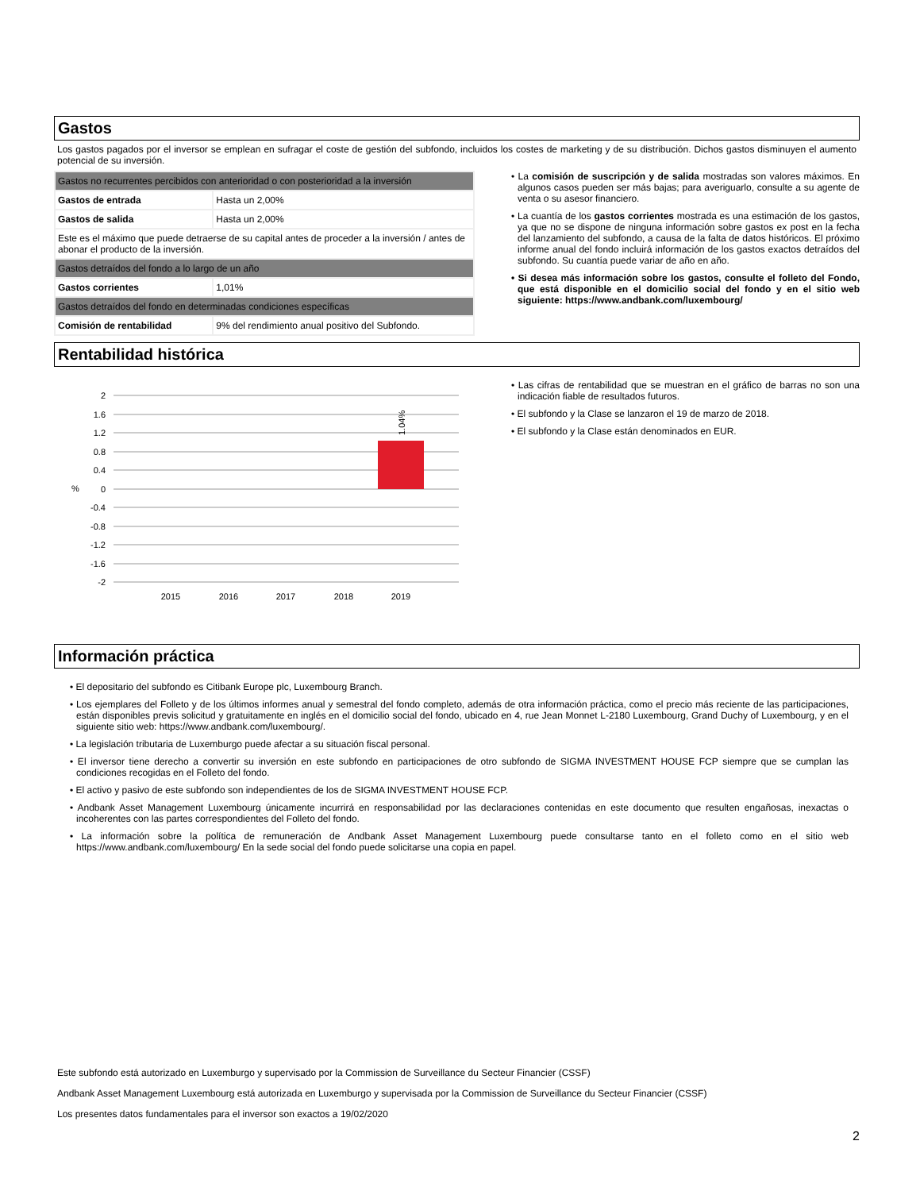Gastos
Los gastos pagados por el inversor se emplean en sufragar el coste de gestión del subfondo, incluidos los costes de marketing y de su distribución. Dichos gastos disminuyen el aumento potencial de su inversión.
| Gastos no recurrentes percibidos con anterioridad o con posterioridad a la inversión | |
| Gastos de entrada | Hasta un 2,00% |
| Gastos de salida | Hasta un 2,00% |
| Este es el máximo que puede detraerse de su capital antes de proceder a la inversión / antes de abonar el producto de la inversión. | |
| Gastos detraídos del fondo a lo largo de un año | |
| Gastos corrientes | 1,01% |
| Gastos detraídos del fondo en determinadas condiciones específicas | |
| Comisión de rentabilidad | 9% del rendimiento anual positivo del Subfondo. |
• La comisión de suscripción y de salida mostradas son valores máximos. En algunos casos pueden ser más bajas; para averiguarlo, consulte a su agente de venta o su asesor financiero.
• La cuantía de los gastos corrientes mostrada es una estimación de los gastos, ya que no se dispone de ninguna información sobre gastos ex post en la fecha del lanzamiento del subfondo, a causa de la falta de datos históricos. El próximo informe anual del fondo incluirá información de los gastos exactos detraídos del subfondo. Su cuantía puede variar de año en año.
• Si desea más información sobre los gastos, consulte el folleto del Fondo, que está disponible en el domicilio social del fondo y en el sitio web siguiente: https://www.andbank.com/luxembourg/
Rentabilidad histórica
2
1.6
1.2
0.8
0.4
0
-0.4
-0.8
-1.2
-1.6
-2
%
1.04%
2015
2016
2017
2018
2019
• Las cifras de rentabilidad que se muestran en el gráfico de barras no son una indicación fiable de resultados futuros.
• El subfondo y la Clase se lanzaron el 19 de marzo de 2018.
• El subfondo y la Clase están denominados en EUR.
Información práctica
• El depositario del subfondo es Citibank Europe plc, Luxembourg Branch.
• Los ejemplares del Folleto y de los últimos informes anual y semestral del fondo completo, además de otra información práctica, como el precio más reciente de las participaciones, están disponibles previs solicitud y gratuitamente en inglés en el domicilio social del fondo, ubicado en 4, rue Jean Monnet L-2180 Luxembourg, Grand Duchy of Luxembourg, y en el siguiente sitio web: https://www.andbank.com/luxembourg/.
• La legislación tributaria de Luxemburgo puede afectar a su situación fiscal personal.
• El inversor tiene derecho a convertir su inversión en este subfondo en participaciones de otro subfondo de SIGMA INVESTMENT HOUSE FCP siempre que se cumplan las condiciones recogidas en el Folleto del fondo.
• El activo y pasivo de este subfondo son independientes de los de SIGMA INVESTMENT HOUSE FCP.
• Andbank Asset Management Luxembourg únicamente incurrirá en responsabilidad por las declaraciones contenidas en este documento que resulten engañosas, inexactas o incoherentes con las partes correspondientes del Folleto del fondo.
• La información sobre la política de remuneración de Andbank Asset Management Luxembourg puede consultarse tanto en el folleto como en el sitio web https://www.andbank.com/luxembourg/ En la sede social del fondo puede solicitarse una copia en papel.
Este subfondo está autorizado en Luxemburgo y supervisado por la Commission de Surveillance du Secteur Financier (CSSF)
Andbank Asset Management Luxembourg está autorizada en Luxemburgo y supervisada por la Commission de Surveillance du Secteur Financier (CSSF)
Los presentes datos fundamentales para el inversor son exactos a 19/02/2020
2